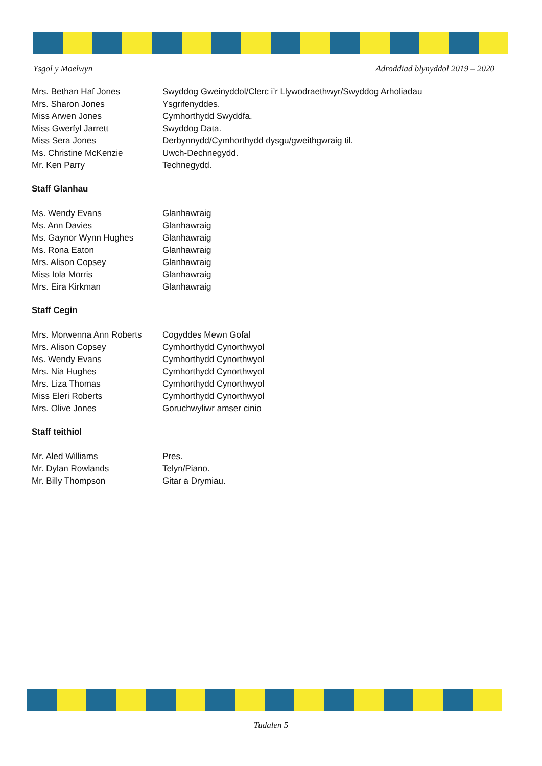Ysgol y Moelwyn Adroddiad blynyddol 2019 – 2020
| Mrs. Bethan Haf Jones | Swyddog Gweinyddol/Clerc i’r Llywodraethwyr/Swyddog Arholiadau |
| Mrs. Sharon Jones | Ysgrifenyddes. |
| Miss Arwen Jones | Cymhorthydd Swyddfa. |
| Miss Gwerfyl Jarrett | Swyddog Data. |
| Miss Sera Jones | Derbynnydd/Cymhorthydd dysgu/gweithgwraig til. |
| Ms. Christine McKenzie | Uwch-Dechnegydd. |
| Mr. Ken Parry | Technegydd. |
Staff Glanhau
| Ms. Wendy Evans | Glanhawraig |
| Ms. Ann Davies | Glanhawraig |
| Ms. Gaynor Wynn Hughes | Glanhawraig |
| Ms. Rona Eaton | Glanhawraig |
| Mrs. Alison Copsey | Glanhawraig |
| Miss Iola Morris | Glanhawraig |
| Mrs. Eira Kirkman | Glanhawraig |
Staff Cegin
| Mrs. Morwenna Ann Roberts | Cogyddes Mewn Gofal |
| Mrs. Alison Copsey | Cymhorthydd Cynorthwyol |
| Ms. Wendy Evans | Cymhorthydd Cynorthwyol |
| Mrs. Nia Hughes | Cymhorthydd Cynorthwyol |
| Mrs. Liza Thomas | Cymhorthydd Cynorthwyol |
| Miss Eleri Roberts | Cymhorthydd Cynorthwyol |
| Mrs. Olive Jones | Goruchwyliwr amser cinio |
Staff teithiol
| Mr. Aled Williams | Pres. |
| Mr. Dylan Rowlands | Telyn/Piano. |
| Mr. Billy Thompson | Gitar a Drymiau. |
Tudalen 5